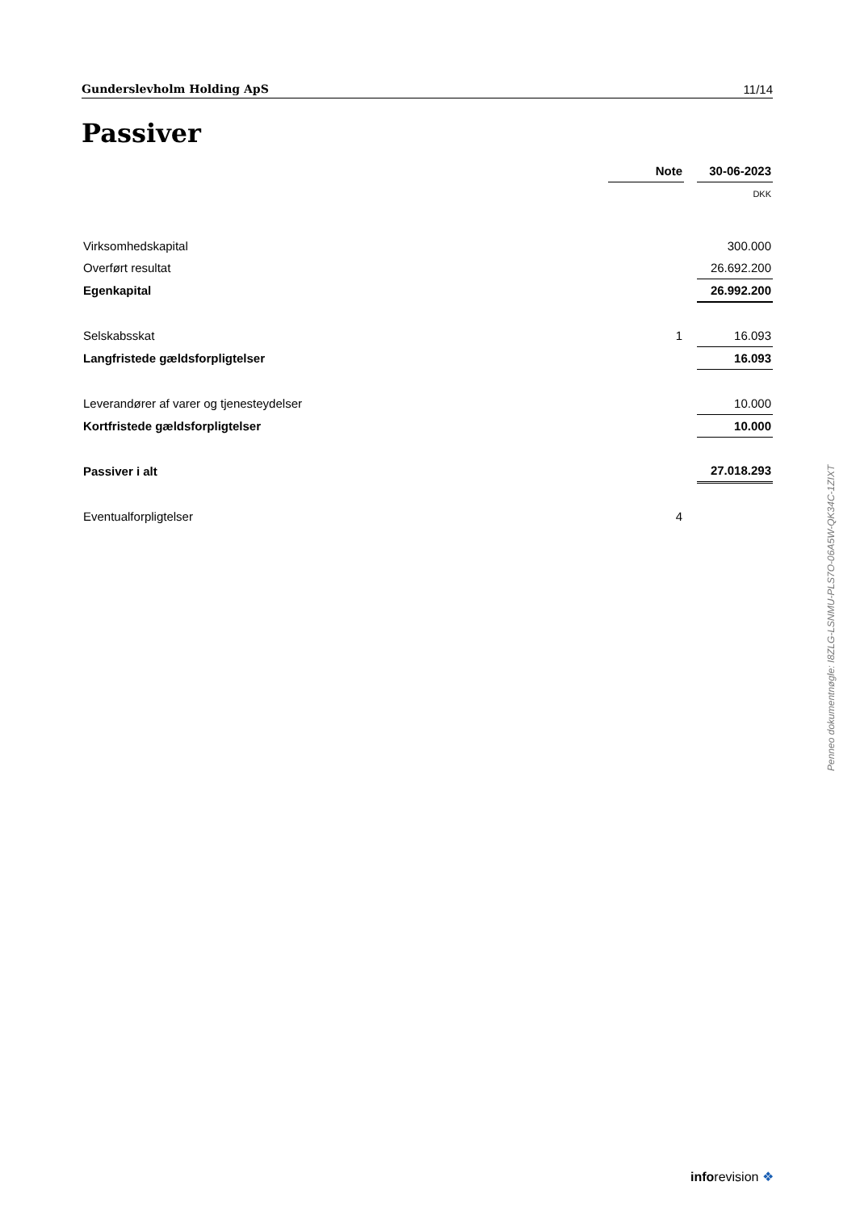Gunderslevholm Holding ApS 11/14
Passiver
| | Note | | 30-06-2023 |
| --- | --- | --- | --- |
| | | | DKK |
| Virksomhedskapital | | | 300.000 |
| Overført resultat | | | 26.692.200 |
| Egenkapital | | | 26.992.200 |
| Selskabsskat | 1 | | 16.093 |
| Langfristede gældsforpligtelser | | | 16.093 |
| Leverandører af varer og tjenesteydelser | | | 10.000 |
| Kortfristede gældsforpligtelser | | | 10.000 |
| Passiver i alt | | | 27.018.293 |
| Eventualforpligtelser | 4 | | |
Penneo dokumentnøgle: I8ZLG-LSNMU-PLS7O-06A5W-QK34C-1ZIXT
inforevision ❖